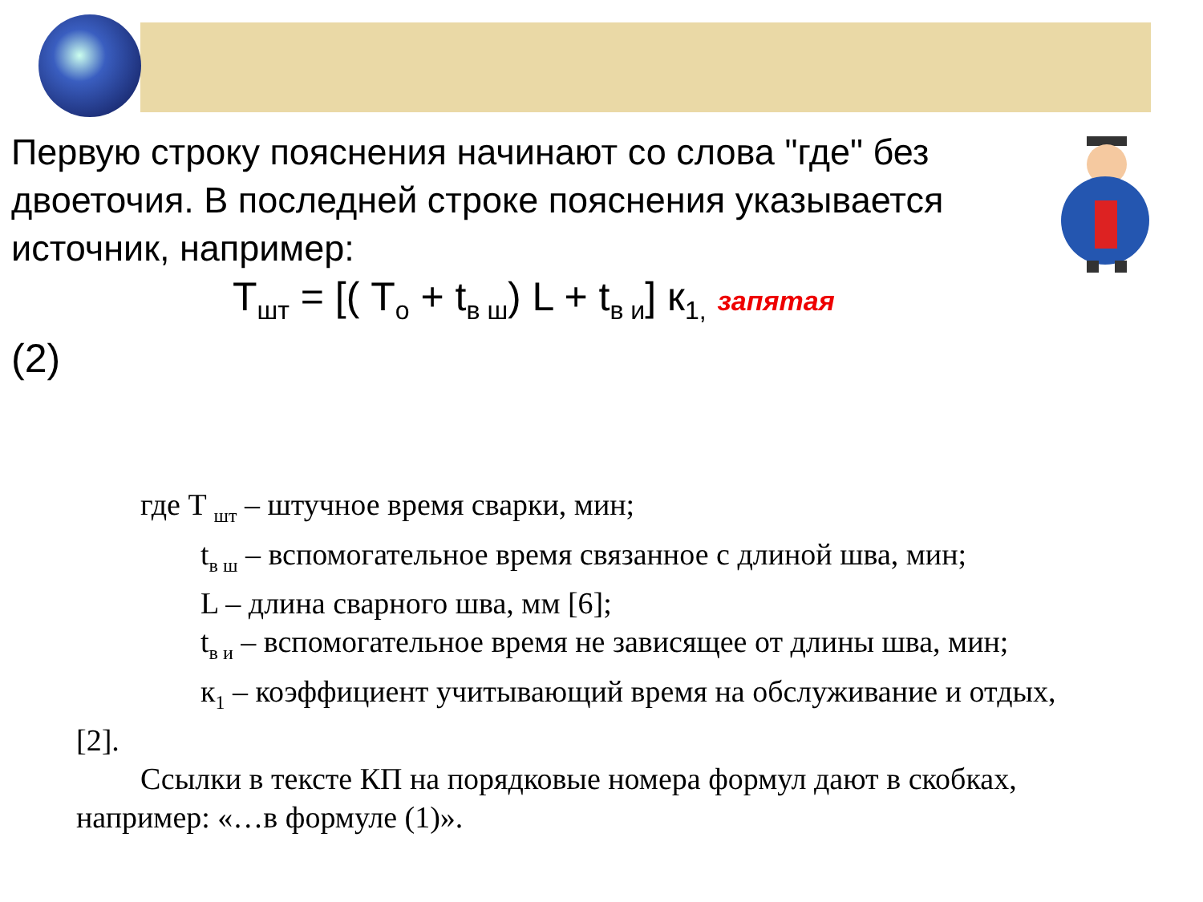Первую строку пояснения начинают со слова "где" без двоеточия. В последней строке пояснения указывается источник, например:
T<sub>шт</sub> = [( T<sub>о</sub> + t<sub>в ш</sub>) L + t<sub>в и</sub>] к<sub>1,</sub> запятая
(2)
где T <sub>шт</sub> – штучное время сварки, мин;
t<sub>в ш</sub> – вспомогательное время связанное с длиной шва, мин;
L – длина сварного шва, мм [6];
t<sub>в и</sub> – вспомогательное время не зависящее от длины шва, мин;
к<sub>1</sub> – коэффициент учитывающий время на обслуживание и отдых,
[2].
Ссылки в тексте КП на порядковые номера формул дают в скобках,
например: «…в формуле (1)».